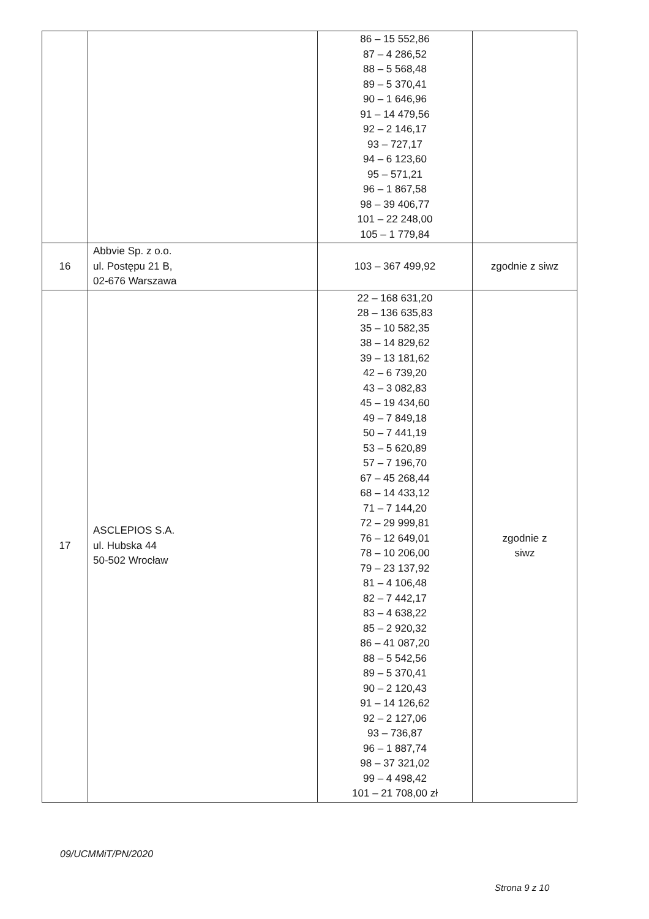| | | 86 – 15 552,86 87 – 4 286,52 88 – 5 568,48 89 – 5 370,41 90 – 1 646,96 91 – 14 479,56 92 – 2 146,17 93 – 727,17 94 – 6 123,60 95 – 571,21 96 – 1 867,58 98 – 39 406,77 101 – 22 248,00 105 – 1 779,84 | |
| 16 | Abbvie Sp. z o.o. ul. Postępu 21 B, 02-676 Warszawa | 103 – 367 499,92 | zgodnie z siwz |
| 17 | ASCLEPIOS S.A. ul. Hubska 44 50-502 Wrocław | 22 – 168 631,20 28 – 136 635,83 35 – 10 582,35 38 – 14 829,62 39 – 13 181,62 42 – 6 739,20 43 – 3 082,83 45 – 19 434,60 49 – 7 849,18 50 – 7 441,19 53 – 5 620,89 57 – 7 196,70 67 – 45 268,44 68 – 14 433,12 71 – 7 144,20 72 – 29 999,81 76 – 12 649,01 78 – 10 206,00 79 – 23 137,92 81 – 4 106,48 82 – 7 442,17 83 – 4 638,22 85 – 2 920,32 86 – 41 087,20 88 – 5 542,56 89 – 5 370,41 90 – 2 120,43 91 – 14 126,62 92 – 2 127,06 93 – 736,87 96 – 1 887,74 98 – 37 321,02 99 – 4 498,42 101 – 21 708,00 zł | zgodnie z siwz |
09/UCMMiT/PN/2020
Strona 9 z 10